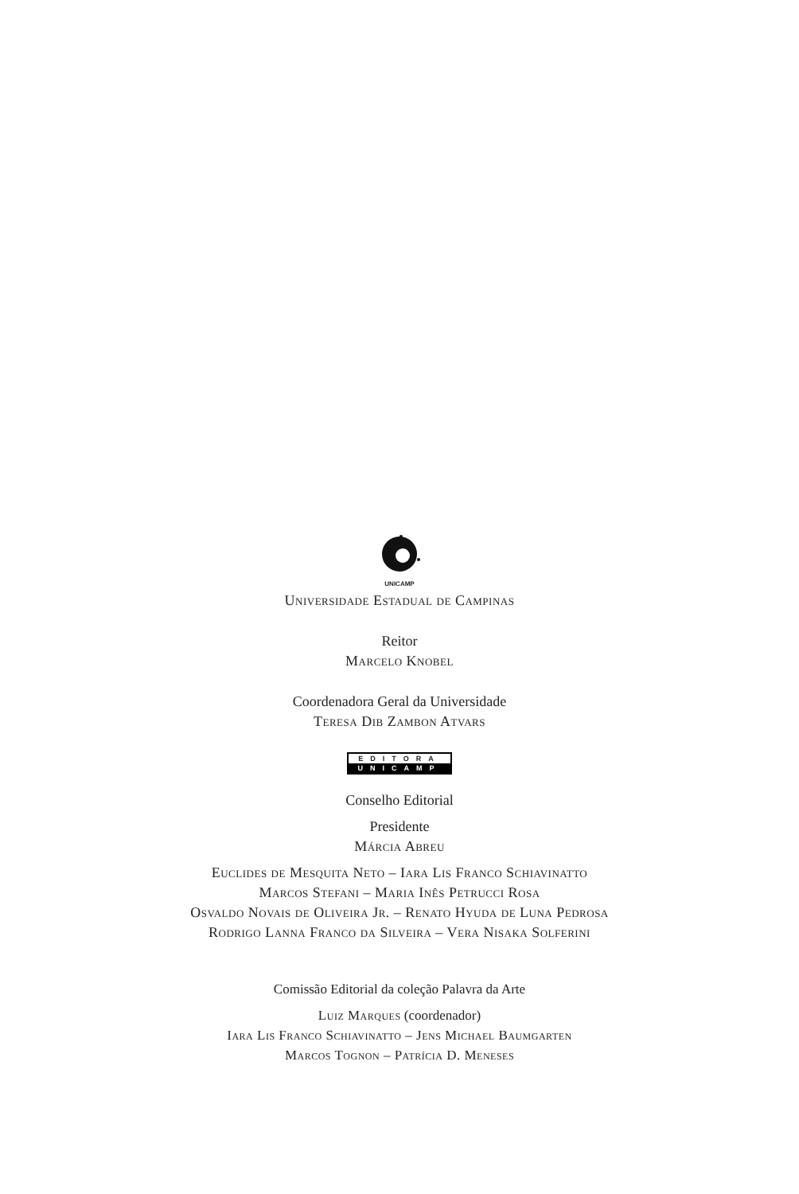UNICAMP
Universidade Estadual de Campinas
Reitor
Marcelo Knobel
Coordenadora Geral da Universidade
Teresa Dib Zambon Atvars
EDITORA
UNICAMP
Conselho Editorial
Presidente
Márcia Abreu
Euclides de Mesquita Neto – Iara Lis Franco Schiavinatto
Marcos Stefani – Maria Inês Petrucci Rosa
Osvaldo Novais de Oliveira Jr. – Renato Hyuda de Luna Pedrosa
Rodrigo Lanna Franco da Silveira – Vera Nisaka Solferini
Comissão Editorial da coleção Palavra da Arte
Luiz Marques (coordenador)
Iara Lis Franco Schiavinatto – Jens Michael Baumgarten
Marcos Tognon – Patrícia D. Meneses